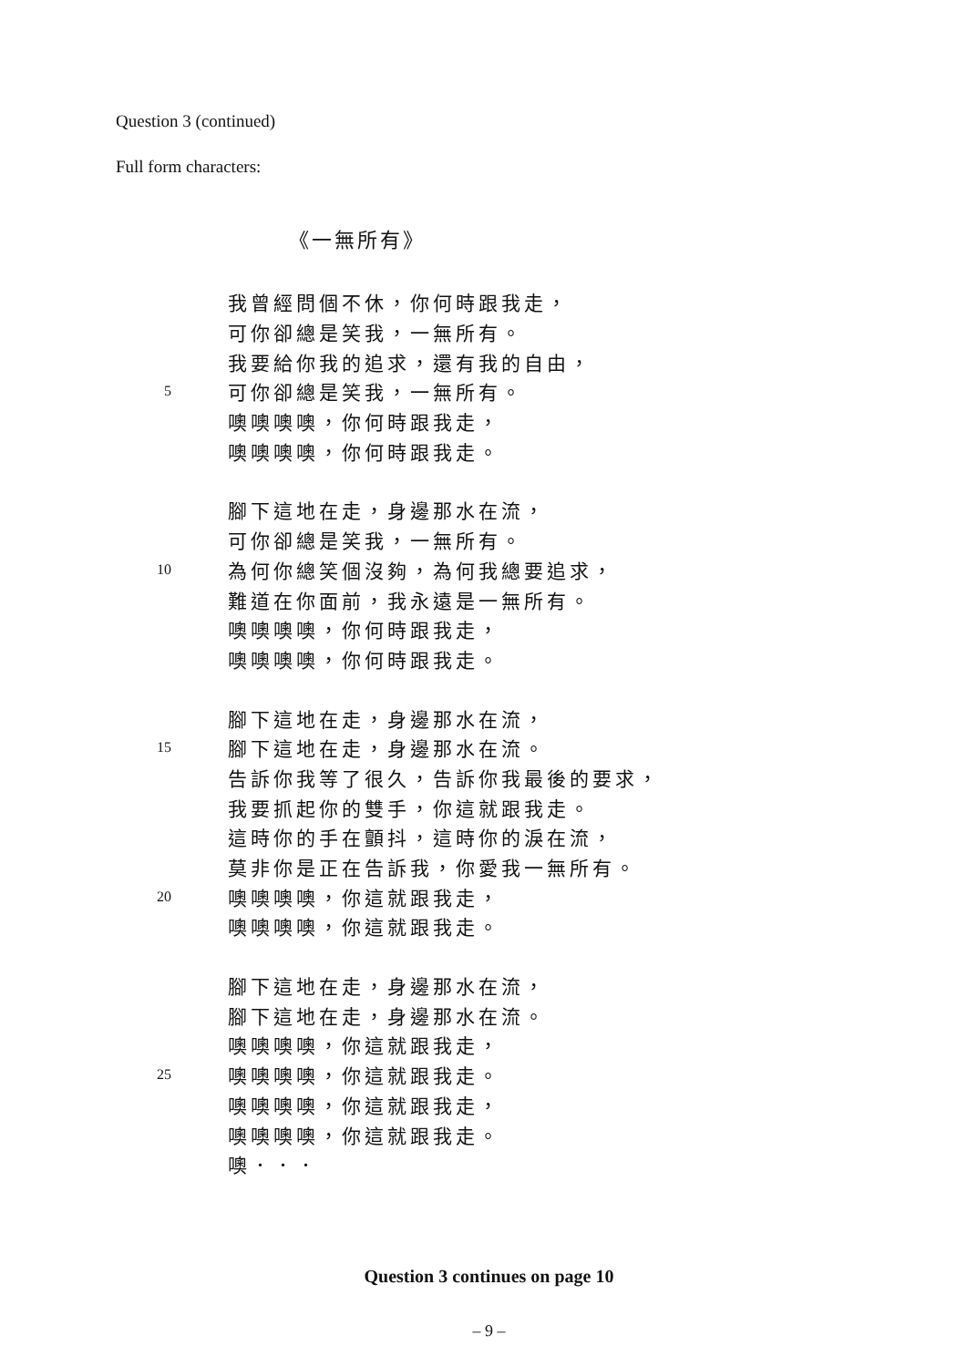Question 3 (continued)
Full form characters:
《一無所有》
我曾經問個不休，你何時跟我走，
可你卻總是笑我，一無所有。
我要給你我的追求，還有我的自由，
5 可你卻總是笑我，一無所有。
噢噢噢噢，你何時跟我走，
噢噢噢噢，你何時跟我走。
腳下這地在走，身邊那水在流，
可你卻總是笑我，一無所有。
10 為何你總笑個沒夠，為何我總要追求，
難道在你面前，我永遠是一無所有。
噢噢噢噢，你何時跟我走，
噢噢噢噢，你何時跟我走。
腳下這地在走，身邊那水在流，
15 腳下這地在走，身邊那水在流。
告訴你我等了很久，告訴你我最後的要求，
我要抓起你的雙手，你這就跟我走。
這時你的手在顫抖，這時你的淚在流，
莫非你是正在告訴我，你愛我一無所有。
20 噢噢噢噢，你這就跟我走，
噢噢噢噢，你這就跟我走。
腳下這地在走，身邊那水在流，
腳下這地在走，身邊那水在流。
噢噢噢噢，你這就跟我走，
25 噢噢噢噢，你這就跟我走。
噢噢噢噢，你這就跟我走，
噢噢噢噢，你這就跟我走。
噢．．．
Question 3 continues on page 10
– 9 –